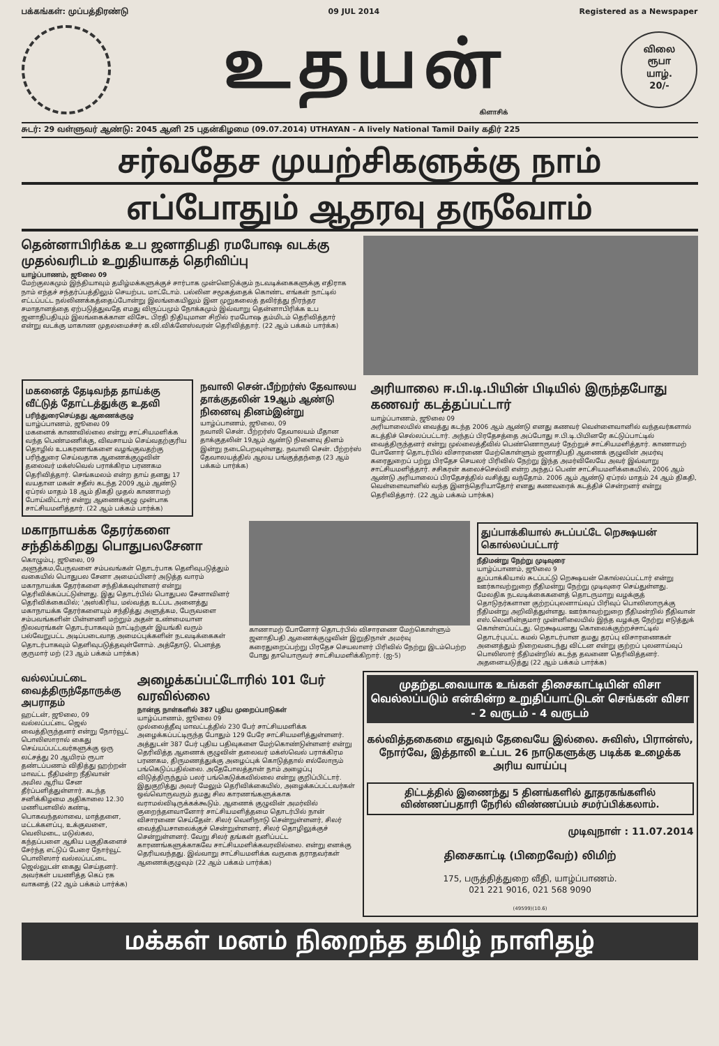பக்கங்கள்: முப்பத்திரண்டு 09 JUL 2014 Registered as a Newspaper
உதயன்
கிளாசிக்
விலை
ரூபா
யாழ்.
20/-
சுடர்: 29 வள்ளுவர் ஆண்டு: 2045 ஆனி 25 புதன்கிழமை (09.07.2014) UTHAYAN - A lively National Tamil Daily கதிர் 225
சர்வதேச முயற்சிகளுக்கு நாம்
எப்போதும் ஆதரவு தருவோம்
தென்னாபிரிக்க உப ஜனாதிபதி ரமபோஷ வடக்கு முதல்வரிடம் உறுதியாகத் தெரிவிப்பு
யாழ்ப்பாணம், ஜூலை 09
மேற்குலகமும் இந்தியாவும் தமிழ்மக்களுக்குச் சார்பாக முன்னெடுக்கும் நடவடிக்கைகளுக்கு எதிராக நாம் எந்தச் சந்தர்ப்பத்திலும் செயற்பட மாட்டோம். பல்லின சமூகத்தைக் கொண்ட எங்கள் நாட்டில் எட்டப்பட்ட நல்லிணக்கத்தைப்போன்று இலங்கையிலும் இன முறுகலைத் தவிர்த்து நிரந்தர சமாதானத்தை ஏற்படுத்துவதே எமது விருப்பமும் நோக்கமும் இவ்வாறு தென்னாபிரிக்க உப ஜனாதிபதியும் இலங்கைக்கான விசேட பிரதி நிதியுமான சிறில் ரமபோஷ தம்மிடம் தெரிவித்தார் என்று வடக்கு மாகாண முதலமைச்சர் க.வி.விக்னேஸ்வரன் தெரிவித்தார். (22 ஆம் பக்கம் பார்க்க)
மகனைத் தேடிவந்த தாய்க்கு வீட்டுத் தோட்டத்துக்கு உதவி
பரிந்துரைசெய்தது ஆணைக்குழு
யாழ்ப்பாணம், ஜூலை 09
மகனைக் காணவில்லை என்று சாட்சியமளிக்க வந்த பெண்மணிக்கு, விவசாயம் செய்வதற்குரிய தொழில் உபகரணங்களை வழங்குவதற்கு பரிந்துரை செய்வதாக ஆணைக்குழுவின் தலைவர் மக்ஸ்வெல் பராக்கிரம பரணகம தெரிவித்தார். செங்கமலம் என்ற தாய் தனது 17 வயதான மகன் சதீஸ் கடந்த 2009 ஆம் ஆண்டு ஏப்ரல் மாதம் 18 ஆம் திகதி முதல் காணாமற் போய்விட்டார் என்று ஆணைக்குழு முன்பாக சாட்சியமளித்தார். (22 ஆம் பக்கம் பார்க்க)
நவாலி சென்.பீற்றர்ஸ் தேவாலய தாக்குதலின் 19ஆம் ஆண்டு நினைவு தினம்இன்று
யாழ்ப்பாணம், ஜூலை, 09
நவாலி சென். பீற்றர்ஸ் தேவாலயம் மீதான தாக்குதலின் 19ஆம் ஆண்டு நினைவு தினம் இன்று நடைபெறவுள்ளது. நவாலி சென். பீற்றர்ஸ் தேவாலயத்தில் ஆலய பங்குத்தந்தை (23 ஆம் பக்கம் பார்க்க)
அரியாலை ஈ.பி.டி.பியின் பிடியில் இருந்தபோது கணவர் கடத்தப்பட்டார்
யாழ்ப்பாணம், ஜூலை 09
அரியாலையில் வைத்து கடந்த 2006 ஆம் ஆண்டு எனது கணவர் வெள்ளைவானில் வந்தவர்களால் கடத்திச் செல்லப்பட்டார். அந்தப் பிரதேசத்தை அப்போது ஈ.பி.டி.பியினரே கட்டுப்பாட்டில் வைத்திருந்தனர் என்று முல்லைத்தீவில் பெண்ணொருவர் நேற்றுச் சாட்சியமளித்தார். காணாமற் போனோர் தொடர்பில் விசாரணை மேற்கொள்ளும் ஜனாதிபதி ஆணைக் குழுவின் அமர்வு கரைதுறைப் பற்று பிரதேச செயலர் பிரிவில் நேற்று இந்த அமர்விலேயே அவர் இவ்வாறு சாட்சியமளித்தார். சசிகரன் கலைச்செல்வி என்ற அந்தப் பெண் சாட்சியமளிக்கையில், 2006 ஆம் ஆண்டு அரியாலைப் பிரதேசத்தில் வசித்து வந்தோம். 2006 ஆம் ஆண்டு ஏப்ரல் மாதம் 24 ஆம் திகதி, வெள்ளைவானில் வந்த இனந்தெரியாதோர் எனது கணவரைக் கடத்திச் சென்றனர் என்று தெரிவித்தார். (22 ஆம் பக்கம் பார்க்க)
மகாநாயக்க தேரர்களை சந்திக்கிறது பொதுபலசேனா
கொழும்பு, ஜூலை, 09
அளுத்கம,பேருவளை சம்பவங்கள் தொடர்பாக தெளிவுபடுத்தும் வகையில் பொதுபல சேனா அமைப்பினர் அடுத்த வாரம் மகாநாயக்க தேரர்களை சந்திக்கவுள்ளனர் என்று தெரிவிக்கப்பட்டுள்ளது. இது தொடர்பில் பொதுபல சேனாவினர் தெரிவிக்கையில்; 'அஸ்கிரிய, மல்வத்த உட்பட அனைத்து மகாநாயக்க தேரர்களையும் சந்தித்து அளுத்கம, பேருவளை சம்பவங்களின் பின்னணி மற்றும் அதன் உண்மையான நிலவரங்கள் தொடர்பாகவும் நாட்டிற்குள் இயங்கி வரும் பல்வேறுபட்ட அடிப்படைவாத அமைப்புக்களின் நடவடிக்கைகள் தொடர்பாகவும் தெளிவுபடுத்தவுள்ளோம். அத்தோடு, பௌத்த குருமார் மற் (23 ஆம் பக்கம் பார்க்க)
காணாமற் போனோர் தொடர்பில் விசாரணை மேற்கொள்ளும் ஜனாதிபதி ஆணைக்குழுவின் இறுதிநாள் அமர்வு கரைதுறைப்பற்று பிரதேச செயலாளர் பிரிவில் நேற்று இடம்பெற்ற போது தாயொருவர் சாட்சியமளிக்கிறார். (ஐ-5)
துப்பாக்கியால் சுடப்பட்டே றெக்ஷயன் கொல்லப்பட்டார்
நீதிமன்று நேற்று முடிவுரை
யாழ்ப்பாணம், ஜூலை 9
துப்பாக்கியால் சுடப்பட்டு றெக்ஷயன் கொல்லப்பட்டார் என்று ஊர்காவற்றுறை நீதிமன்று நேற்று முடிவுரை செய்துள்ளது. மேலதிக நடவடிக்கைகளைத் தொடருமாறு வழக்குத் தொடுநர்களான குற்றப்புலனாய்வுப் பிரிவுப் பொலிஸாருக்கு நீதிமன்று அறிவித்துள்ளது. ஊர்காவற்றுறை நீதிமன்றில் நீதிவான் எஸ்.லெனின்குமார் முன்னிலையில் இந்த வழக்கு நேற்று எடுத்துக் கொள்ளப்பட்டது. றெக்ஷயனது கொலைக்குற்றச்சாட்டில் தொடர்புபட்ட கமல் தொடர்பான தமது தரப்பு விசாரணைகள் அனைத்தும் நிறைவடைந்து விட்டன என்று குற்றப் புலனாய்வுப் பொலிஸார் நீதிமன்றில் கடந்த தவணை தெரிவித்தனர். அதனையடுத்து (22 ஆம் பக்கம் பார்க்க)
வல்லப்பட்டை வைத்திருந்தோருக்கு அபராதம்
ஹட்டன், ஜூலை, 09
வல்லப்பட்டை ஜெல் வைத்திருந்தனர் என்று நோர்வூட் பொலிஸாரால் கைது செய்யப்பட்டவர்களுக்கு ஒரு லட்சத்து 20 ஆயிரம் ரூபா தண்டப்பணம் விதித்து ஹற்றன் மாவட்ட நீதிமன்ற நீதிவான் அமில ஆரிய சேன தீர்ப்பளித்துள்ளார். கடந்த சனிக்கிழமை அதிகாலை 12.30 மணியளவில் கண்டி, பொகவந்தலாவை, மாத்தளை, மட்டக்களப்பு, உக்குவளை, வெலிமடை, மடுல்கல, கந்தப்பளை ஆகிய பகுதிகளைச் சேர்ந்த எட்டுப் பேரை நோர்வூட் பொலிஸார் வல்லப்பட்டை ஜெல்லுடன் கைது செய்தனர். அவர்கள் பயணித்த கெப் ரக வாகனத் (22 ஆம் பக்கம் பார்க்க)
அழைக்கப்பட்டோரில் 101 பேர் வரவில்லை
நான்கு நாள்களில் 387 புதிய முறைப்பாடுகள்
யாழ்ப்பாணம், ஜூலை 09
முல்லைத்தீவு மாவட்டத்தில் 230 பேர் சாட்சியமளிக்க அழைக்கப்பட்டிருந்த போதும் 129 பேரே சாட்சியமளித்துள்ளனர். அத்துடன் 387 பேர் புதிய பதிவுகளை மேற்கொண்டுள்ளனர் என்று தெரிவித்த ஆணைக் குழுவின் தலைவர் மக்ஸ்வெல் பராக்கிரம பரணகம, திருமணத்துக்கு அழைப்புக் கொடுத்தால் எல்லோரும் பங்கெடுப்பதில்லை. அதேபோலத்தான் நாம் அழைப்பு விடுத்திருந்தும் பலர் பங்கெடுக்கவில்லை என்று குறிப்பிட்டார். இதுகுறித்து அவர் மேலும் தெரிவிக்கையில், அழைக்கப்பட்டவர்கள் ஒவ்வொருவரும் தமது சில காரணங்களுக்காக வராமல்விடிருக்கக்கூடும். ஆணைக் குழுவின் அமர்வில் குறைந்தளவானோர் சாட்சியமளித்தமை தொடர்பில் நான் விசாரணை செய்தேன். சிலர் வெளிநாடு சென்றுள்ளனர், சிலர் வைத்தியசாலைக்குச் சென்றுள்ளனர், சிலர் தொழிலுக்குச் சென்றுள்ளனர். வேறு சிலர் தங்கள் தனிப்பட்ட காரணங்களுக்காகவே சாட்சியமளிக்கவரவில்லை. என்று எனக்கு தெரியவந்தது. இவ்வாறு சாட்சியமளிக்க வருகை தராதவர்கள் ஆணைக்குழுவும் (22 ஆம் பக்கம் பார்க்க)
முதற்தடவையாக உங்கள் திசைகாட்டியின் விசா வெல்லப்படும் என்கின்ற உறுதிப்பாட்டுடன் செங்கன் விசா - 2 வருடம் - 4 வருடம்
கல்வித்தகைமை எதுவும் தேவையே இல்லை. சுவிஸ், பிரான்ஸ், நோர்வே, இத்தாலி உட்பட 26 நாடுகளுக்கு படிக்க உழைக்க அரிய வாய்ப்பு
திட்டத்தில் இணைந்து 5 தினங்களில் தூதரகங்களில் விண்ணப்பதாரி நேரில் விண்ணப்பம் சமர்ப்பிக்கலாம்.
முடிவுநாள் : 11.07.2014
திசைகாட்டி (பிறைவேற்) லிமிற்
175, பருத்தித்துறை வீதி, யாழ்ப்பாணம்.
021 221 9016, 021 568 9090
(49599)(10.6)
மக்கள் மனம் நிறைந்த தமிழ் நாளிதழ்